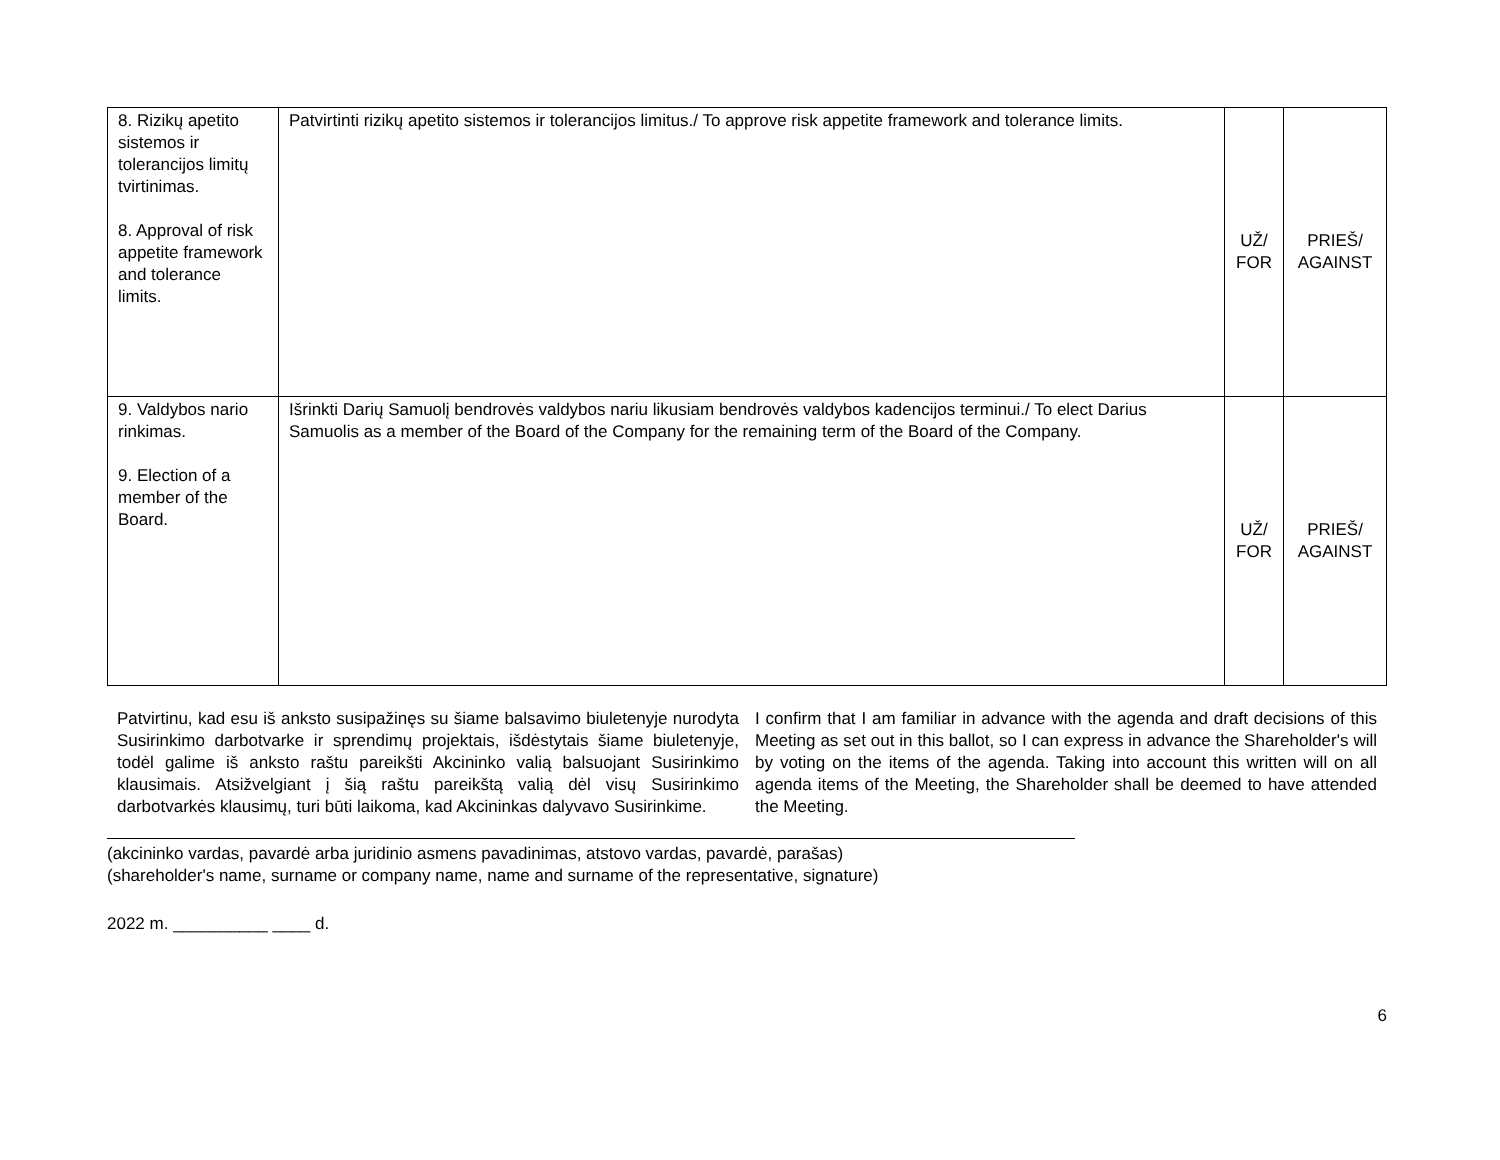| 8. Rizikų apetito sistemos ir tolerancijos limitų tvirtinimas. 8. Approval of risk appetite framework and tolerance limits. | Patvirtinti rizikų apetito sistemos ir tolerancijos limitus./ To approve risk appetite framework and tolerance limits. | UŽ/ FOR | PRIEŠ/ AGAINST |
| 9. Valdybos nario rinkimas. 9. Election of a member of the Board. | Išrinkti Darių Samuolį bendrovės valdybos nariu likusiam bendrovės valdybos kadencijos terminui./ To elect Darius Samuolis as a member of the Board of the Company for the remaining term of the Board of the Company. | UŽ/ FOR | PRIEŠ/ AGAINST |
Patvirtinu, kad esu iš anksto susipažinęs su šiame balsavimo biuletenyje nurodyta Susirinkimo darbotvarke ir sprendimų projektais, išdėstytais šiame biuletenyje, todėl galime iš anksto raštu pareikšti Akcininko valią balsuojant Susirinkimo klausimais. Atsižvelgiant į šią raštu pareikštą valią dėl visų Susirinkimo darbotvarkės klausimų, turi būti laikoma, kad Akcininkas dalyvavo Susirinkime.
I confirm that I am familiar in advance with the agenda and draft decisions of this Meeting as set out in this ballot, so I can express in advance the Shareholder's will by voting on the items of the agenda. Taking into account this written will on all agenda items of the Meeting, the Shareholder shall be deemed to have attended the Meeting.
(akcininko vardas, pavardė arba juridinio asmens pavadinimas, atstovo vardas, pavardė, parašas)
(shareholder's name, surname or company name, name and surname of the representative, signature)
2022 m. __________ ____ d.
6